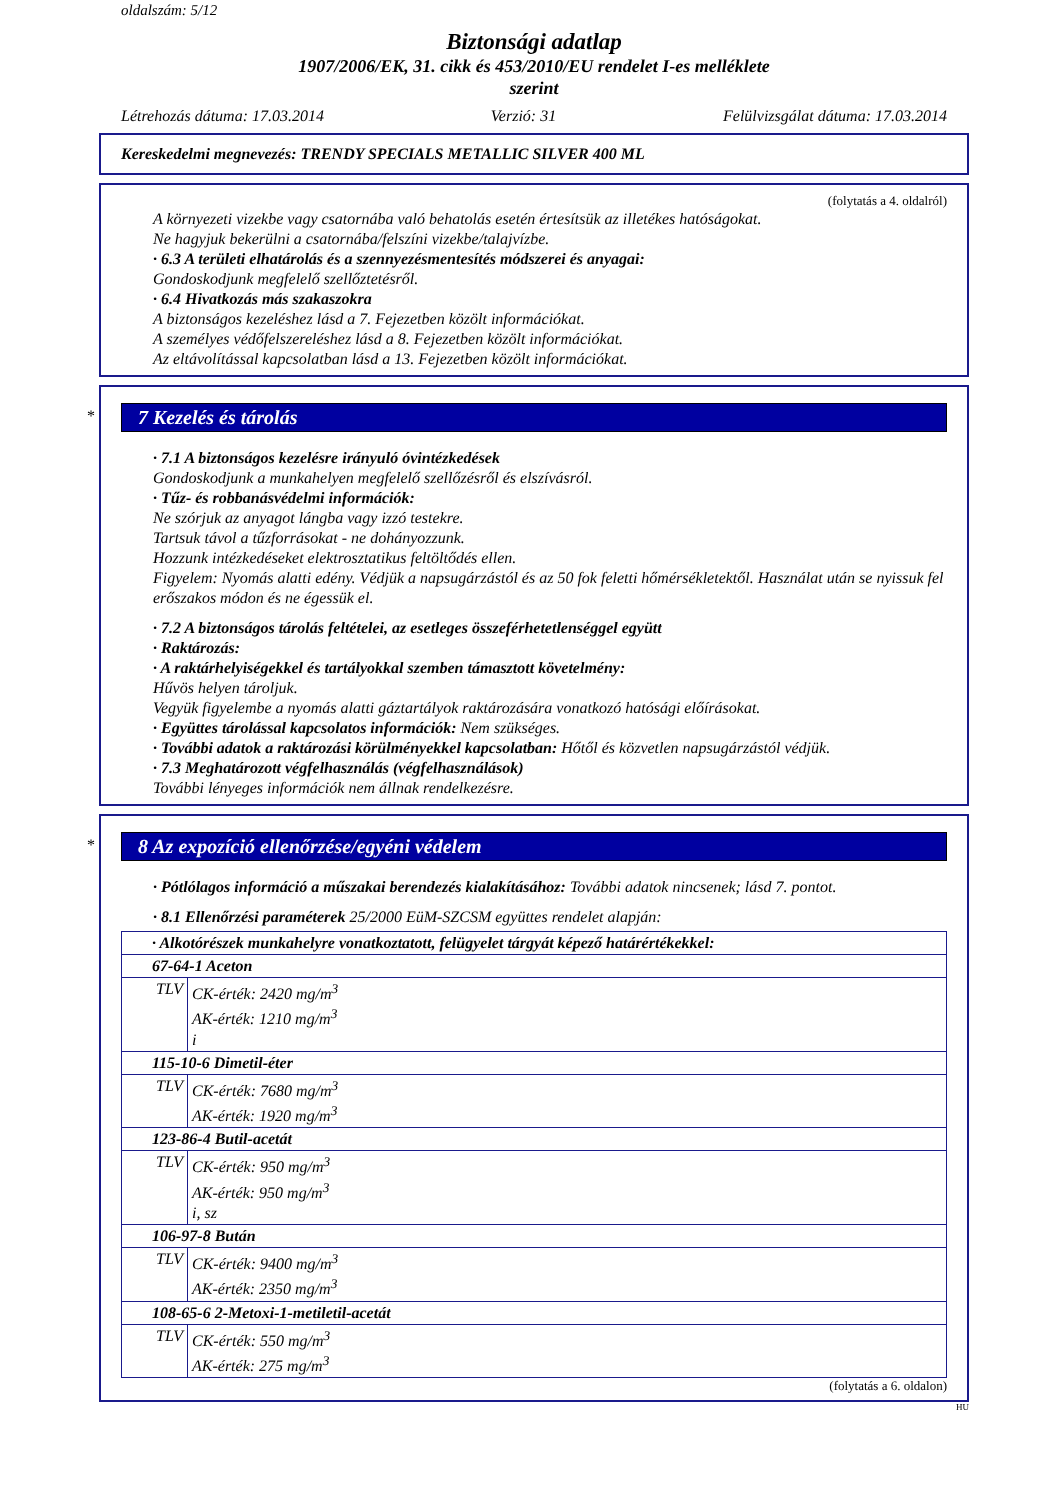oldalszám: 5/12
Biztonsági adatlap
1907/2006/EK, 31. cikk és 453/2010/EU rendelet I-es melléklete
szerint
Létrehozás dátuma: 17.03.2014 Verzió: 31 Felülvizsgálat dátuma: 17.03.2014
Kereskedelmi megnevezés: TRENDY SPECIALS METALLIC SILVER 400 ML
(folytatás a 4. oldalról)
A környezeti vizekbe vagy csatornába való behatolás esetén értesítsük az illetékes hatóságokat.
Ne hagyjuk bekerülni a csatornába/felszíni vizekbe/talajvízbe.
· 6.3 A területi elhatárolás és a szennyezésmentesítés módszerei és anyagai:
Gondoskodjunk megfelelő szellőztetésről.
· 6.4 Hivatkozás más szakaszokra
A biztonságos kezeléshez lásd a 7. Fejezetben közölt információkat.
A személyes védőfelszereléshez lásd a 8. Fejezetben közölt információkat.
Az eltávolítással kapcsolatban lásd a 13. Fejezetben közölt információkat.
*
7 Kezelés és tárolás
· 7.1 A biztonságos kezelésre irányuló óvintézkedések
Gondoskodjunk a munkahelyen megfelelő szellőzésről és elszívásról.
· Tűz- és robbanásvédelmi információk:
Ne szórjuk az anyagot lángba vagy izzó testekre.
Tartsuk távol a tűzforrásokat - ne dohányozzunk.
Hozzunk intézkedéseket elektrosztatikus feltöltődés ellen.
Figyelem: Nyomás alatti edény. Védjük a napsugárzástól és az 50 fok feletti hőmérsékletektől. Használat után se nyissuk fel erőszakos módon és ne égessük el.
· 7.2 A biztonságos tárolás feltételei, az esetleges összeférhetetlenséggel együtt
· Raktározás:
· A raktárhelyiségekkel és tartályokkal szemben támasztott követelmény:
Hűvös helyen tároljuk.
Vegyük figyelembe a nyomás alatti gáztartályok raktározására vonatkozó hatósági előírásokat.
· Együttes tárolással kapcsolatos információk: Nem szükséges.
· További adatok a raktározási körülményekkel kapcsolatban: Hőtől és közvetlen napsugárzástól védjük.
· 7.3 Meghatározott végfelhasználás (végfelhasználások)
További lényeges információk nem állnak rendelkezésre.
*
8 Az expozíció ellenőrzése/egyéni védelem
· Pótlólagos információ a műszakai berendezés kialakításához: További adatok nincsenek; lásd 7. pontot.
· 8.1 Ellenőrzési paraméterek 25/2000 EüM-SZCSM együttes rendelet alapján:
| · Alkotórészek munkahelyre vonatkoztatott, felügyelet tárgyát képező határértékekkel: | |
| 67-64-1 Aceton | |
| TLV | CK-érték: 2420 mg/m<sup>3</sup> AK-érték: 1210 mg/m<sup>3</sup> i |
| 115-10-6 Dimetil-éter | |
| TLV | CK-érték: 7680 mg/m<sup>3</sup> AK-érték: 1920 mg/m<sup>3</sup> |
| 123-86-4 Butil-acetát | |
| TLV | CK-érték: 950 mg/m<sup>3</sup> AK-érték: 950 mg/m<sup>3</sup> i, sz |
| 106-97-8 Bután | |
| TLV | CK-érték: 9400 mg/m<sup>3</sup> AK-érték: 2350 mg/m<sup>3</sup> |
| 108-65-6 2-Metoxi-1-metiletil-acetát | |
| TLV | CK-érték: 550 mg/m<sup>3</sup> AK-érték: 275 mg/m<sup>3</sup> |
(folytatás a 6. oldalon)
HU